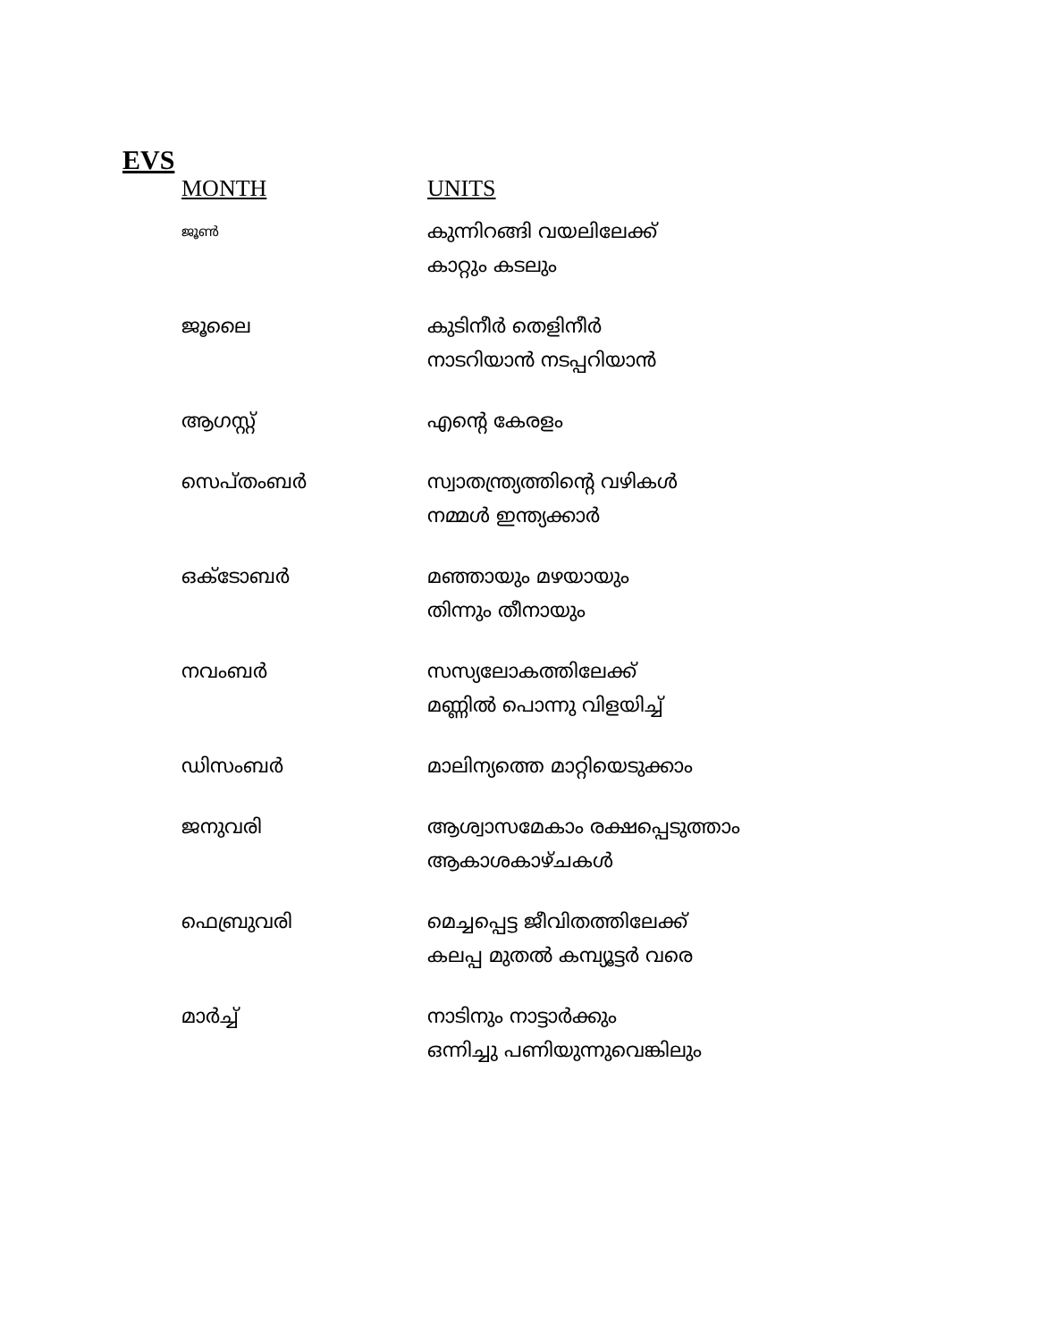EVS
| MONTH | UNITS |
| --- | --- |
| ജൂൺ | കുന്നിറങ്ങി വയലിലേക്ക് കാറ്റും കടലും |
| ജൂലൈ | കുടിനീർ തെളിനീർ നാടറിയാൻ നടപ്പറിയാൻ |
| ആഗസ്റ്റ് | എന്റെ കേരളം |
| സെപ്തംബർ | സ്വാതന്ത്ര്യത്തിന്റെ വഴികൾ നമ്മൾ ഇന്ത്യക്കാർ |
| ഒക്ടോബർ | മഞ്ഞായും മഴയായും തിന്നും തീനായും |
| നവംബർ | സസ്യലോകത്തിലേക്ക് മണ്ണിൽ പൊന്നു വിളയിച്ച് |
| ഡിസംബർ | മാലിന്യത്തെ മാറ്റിയെടുക്കാം |
| ജനുവരി | ആശ്വാസമേകാം രക്ഷപ്പെടുത്താം ആകാശകാഴ്ചകൾ |
| ഫെബ്രുവരി | മെച്ചപ്പെട്ട ജീവിതത്തിലേക്ക് കലപ്പ മുതൽ കമ്പ്യൂട്ടർ വരെ |
| മാർച്ച് | നാടിനും നാട്ടാർക്കും ഒന്നിച്ചു പണിയുന്നുവെങ്കിലും |